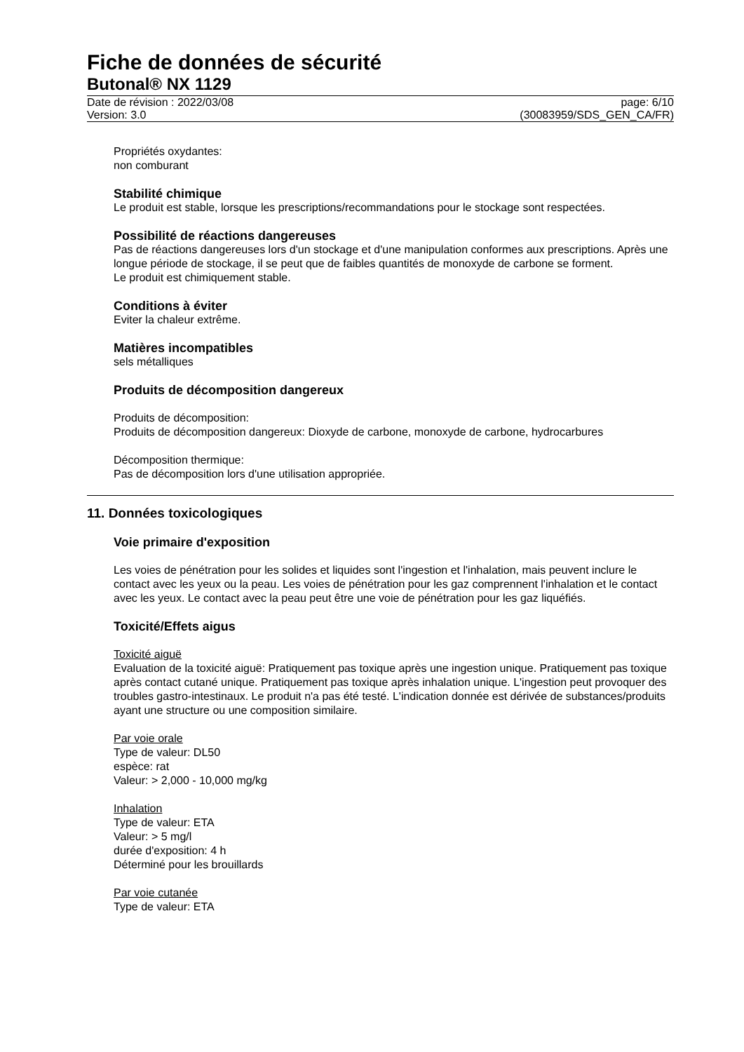Fiche de données de sécurité
Butonal® NX 1129
Date de révision : 2022/03/08 page: 6/10
Version: 3.0 (30083959/SDS_GEN_CA/FR)
Propriétés oxydantes:
non comburant
Stabilité chimique
Le produit est stable, lorsque les prescriptions/recommandations pour le stockage sont respectées.
Possibilité de réactions dangereuses
Pas de réactions dangereuses lors d'un stockage et d'une manipulation conformes aux prescriptions. Après une longue période de stockage, il se peut que de faibles quantités de monoxyde de carbone se forment.
Le produit est chimiquement stable.
Conditions à éviter
Eviter la chaleur extrême.
Matières incompatibles
sels métalliques
Produits de décomposition dangereux
Produits de décomposition:
Produits de décomposition dangereux: Dioxyde de carbone, monoxyde de carbone, hydrocarbures
Décomposition thermique:
Pas de décomposition lors d'une utilisation appropriée.
11. Données toxicologiques
Voie primaire d'exposition
Les voies de pénétration pour les solides et liquides sont l'ingestion et l'inhalation, mais peuvent inclure le contact avec les yeux ou la peau. Les voies de pénétration pour les gaz comprennent l'inhalation et le contact avec les yeux. Le contact avec la peau peut être une voie de pénétration pour les gaz liquéfiés.
Toxicité/Effets aigus
Toxicité aiguë
Evaluation de la toxicité aiguë: Pratiquement pas toxique après une ingestion unique. Pratiquement pas toxique après contact cutané unique. Pratiquement pas toxique après inhalation unique. L'ingestion peut provoquer des troubles gastro-intestinaux. Le produit n'a pas été testé. L'indication donnée est dérivée de substances/produits ayant une structure ou une composition similaire.
Par voie orale
Type de valeur: DL50
espèce: rat
Valeur: > 2,000 - 10,000 mg/kg
Inhalation
Type de valeur: ETA
Valeur: > 5 mg/l
durée d'exposition: 4 h
Déterminé pour les brouillards
Par voie cutanée
Type de valeur: ETA